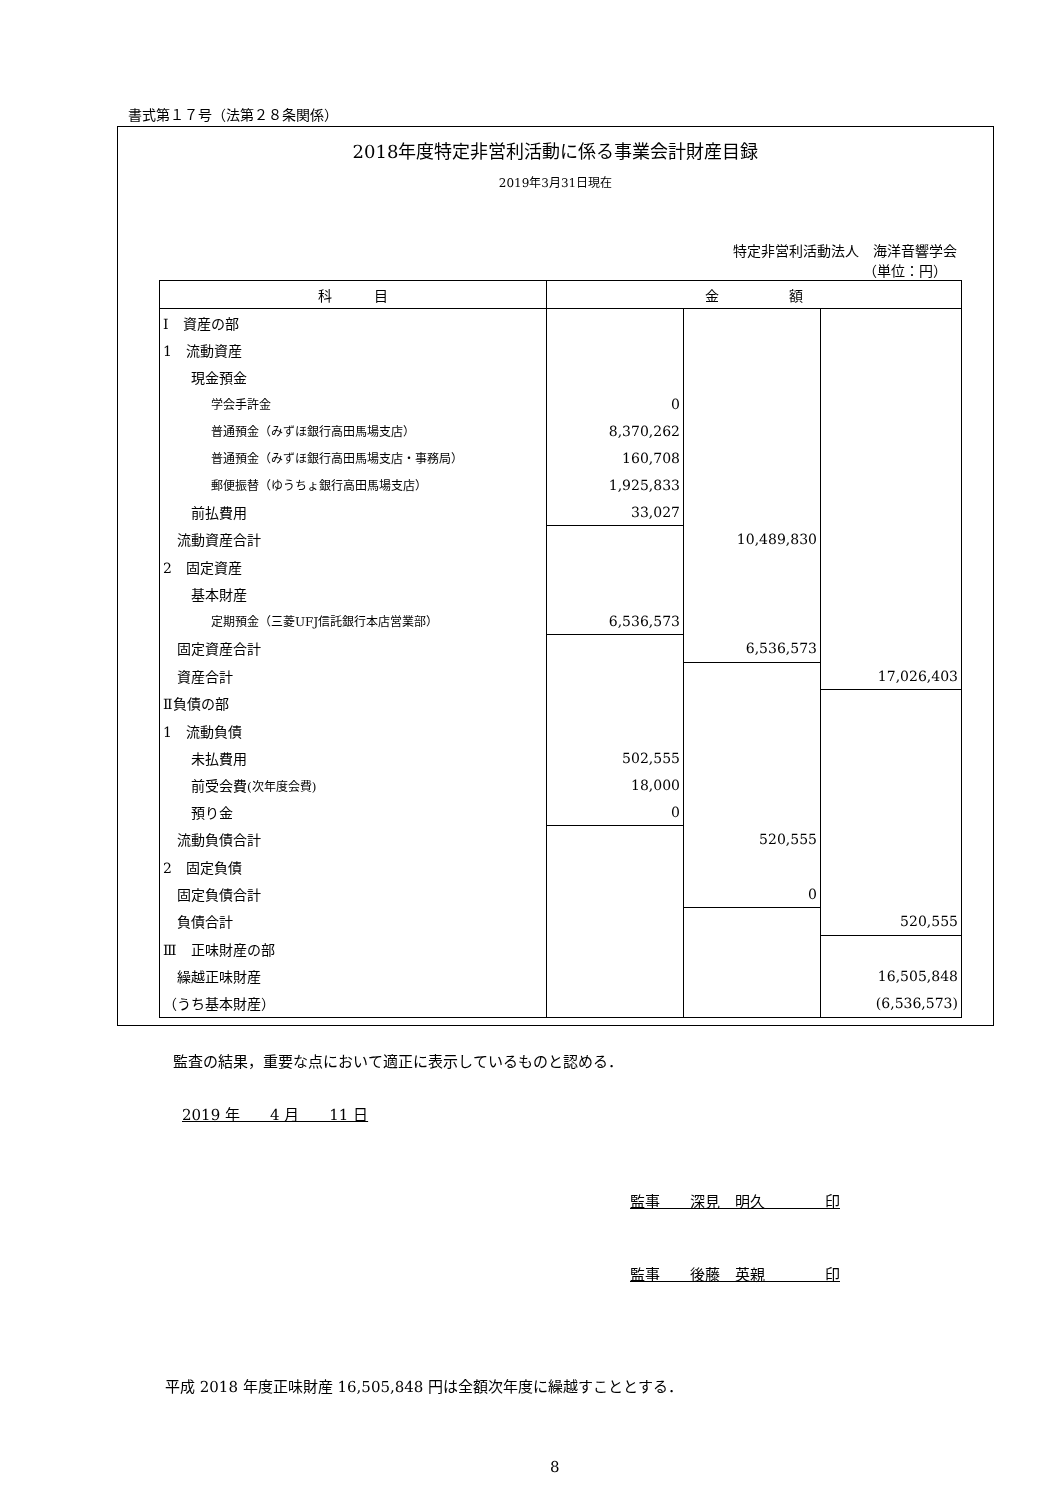書式第１７号（法第２８条関係）
2018年度特定非営利活動に係る事業会計財産目録
2019年3月31日現在
特定非営利活動法人　海洋音響学会
（単位：円）
| 科 目 | 金 額 | | |
| --- | --- | --- | --- |
| Ⅰ 資産の部 | | | |
| 1 流動資産 | | | |
| 現金預金 | | | |
| 学会手許金 | 0 | | |
| 普通預金（みずほ銀行高田馬場支店） | 8,370,262 | | |
| 普通預金（みずほ銀行高田馬場支店・事務局） | 160,708 | | |
| 郵便振替（ゆうちょ銀行高田馬場支店） | 1,925,833 | | |
| 前払費用 | 33,027 | | |
| 流動資産合計 | | 10,489,830 | |
| 2 固定資産 | | | |
| 基本財産 | | | |
| 定期預金（三菱UFJ信託銀行本店営業部） | 6,536,573 | | |
| 固定資産合計 | | 6,536,573 | |
| 資産合計 | | | 17,026,403 |
| Ⅱ負債の部 | | | |
| 1 流動負債 | | | |
| 未払費用 | 502,555 | | |
| 前受会費 (次年度会費) | 18,000 | | |
| 預り金 | 0 | | |
| 流動負債合計 | | 520,555 | |
| 2 固定負債 | | | |
| 固定負債合計 | | 0 | |
| 負債合計 | | | 520,555 |
| Ⅲ 正味財産の部 | | | |
| 繰越正味財産 | | | 16,505,848 |
| （うち基本財産） | | | (6,536,573) |
監査の結果，重要な点において適正に表示しているものと認める．
2019 年　　4 月　　11 日
監事　　深見　明久　　　　印
監事　　後藤　英親　　　　印
平成 2018 年度正味財産 16,505,848 円は全額次年度に繰越すこととする．
8